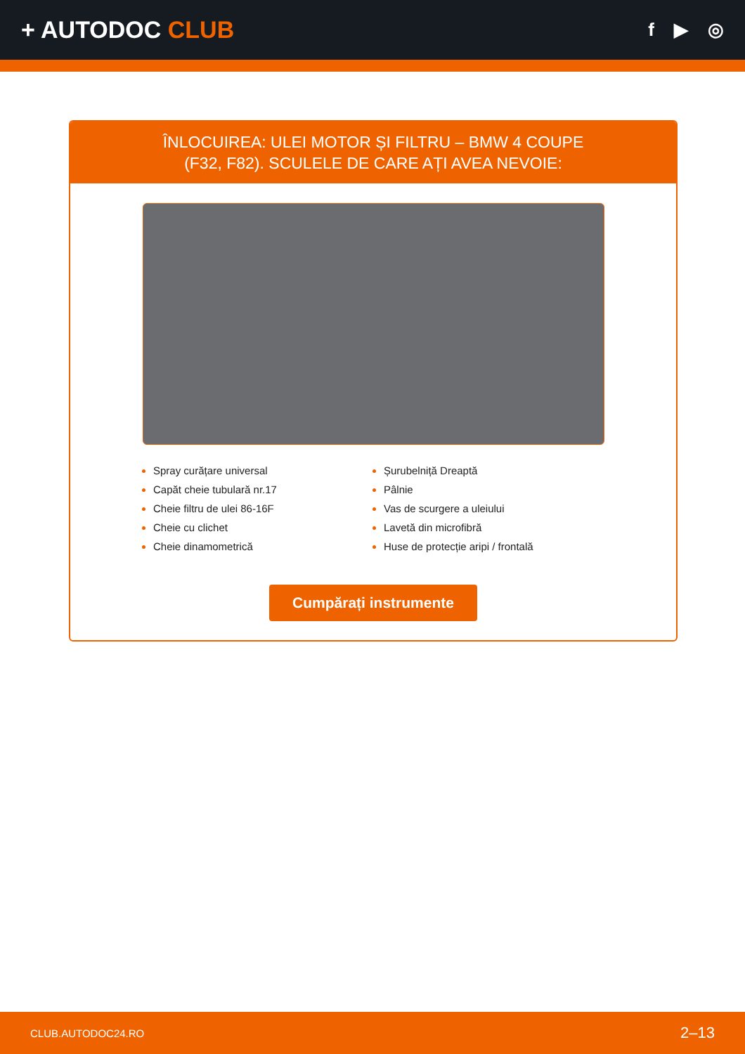+ AUTODOC CLUB
f ▶ ◎
ÎNLOCUIREA: ULEI MOTOR ȘI FILTRU – BMW 4 COUPE
(F32, F82). SCULELE DE CARE AȚI AVEA NEVOIE:
Spray curățare universal
Capăt cheie tubulară nr.17
Cheie filtru de ulei 86-16F
Cheie cu clichet
Cheie dinamometrică
Șurubelniță Dreaptă
Pâlnie
Vas de scurgere a uleiului
Lavetă din microfibră
Huse de protecție aripi / frontală
Cumpărați instrumente
CLUB.AUTODOC24.RO 2–13